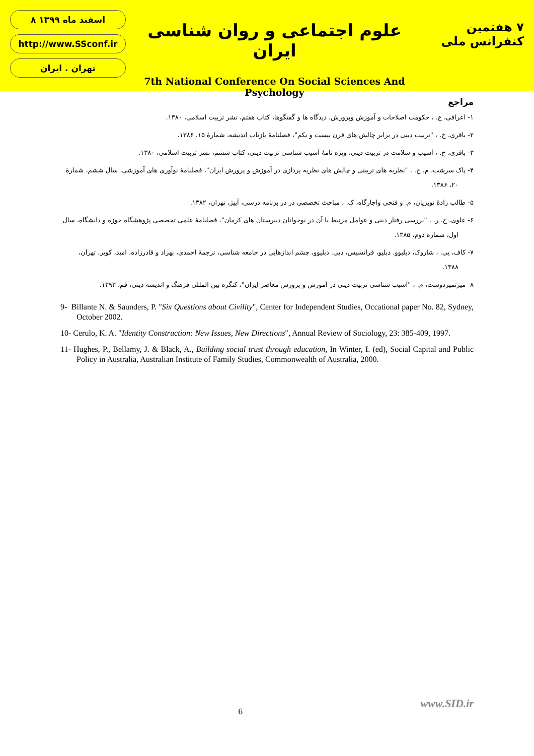۸ اسفند ماه ۱۳۹۹
http://www.SSconf.ir
تهران . ایران
علوم اجتماعی و روان شناسی ایران
7th National Conference On Social Sciences And Psychology
۷ هفتمین کنفرانس ملی
مراجع
۱- اعرافی، ع. ، حکومت اصلاحات و آموزش وپرورش، دیدگاه ها و گفتگوها، کتاب هفتم، نشر تربیت اسلامی، ۱۳۸۰.
۲- باقری، خ. ، "تربیت دینی در برابر چالش های قرن بیست و یکم"، فصلنامهٔ بازتاب اندیشه، شمارهٔ ۱۵، ۱۳۸۶.
۳- باقری، خ. ، آسیب و سلامت در تربیت دینی، ویژه نامهٔ آسیب شناسی تربیت دینی، کتاب ششم، نشر تربیت اسلامی، ۱۳۸۰.
۴- پاک سرشت، م. ج. ، "نظریه های تربیتی و چالش های نظریه پردازی در آموزش و پرورش ایران"، فصلنامهٔ نوآوری های آموزشی، سال ششم، شمارهٔ ۲۰، ۱۳۸۶.
۵- طالب زادهٔ نوبریان، م. و فتحی واجارگاه، ک. ، مباحث تخصصی در در برنامه درسی، آییژ، تهران، ۱۳۸۲.
۶- علوی، ح. ر. ، "بررسی رفتار دینی و عوامل مرتبط با آن در نوجوانان دبیرستان های کرمان"، فصلنامهٔ علمی تخصصی پژوهشگاه حوزه و دانشگاه، سال اول، شماره دوم، ۱۳۸۵.
۷- کاف، یی. ، شاروک، دبلیوو. دبلیو، فرانسیس، دیی. دبلیوو، چشم اندازهایی در جامعه شناسی، ترجمهٔ احمدی، بهزاد و قادرزاده، امید، کویر، تهران، ۱۳۸۸.
۸- میرتمیزدوست، م. ، "آسیب شناسی تربیت دینی در آموزش و پرورش معاصر ایران"، کنگره بین المللی فرهنگ و اندیشه دینی، قم، ۱۳۹۳.
9- Billante N. & Saunders, P. "Six Questions about Civility", Center for Independent Studies, Occational paper No. 82, Sydney, October 2002.
10- Cerulo, K. A. "Identity Construction: New Issues, New Directions", Annual Review of Sociology, 23: 385-409, 1997.
11- Hughes, P., Bellamy, J. & Black, A., Building social trust through education, In Winter, I. (ed), Social Capital and Public Policy in Australia, Australian Institute of Family Studies, Commonwealth of Australia, 2000.
6
www.SID.ir